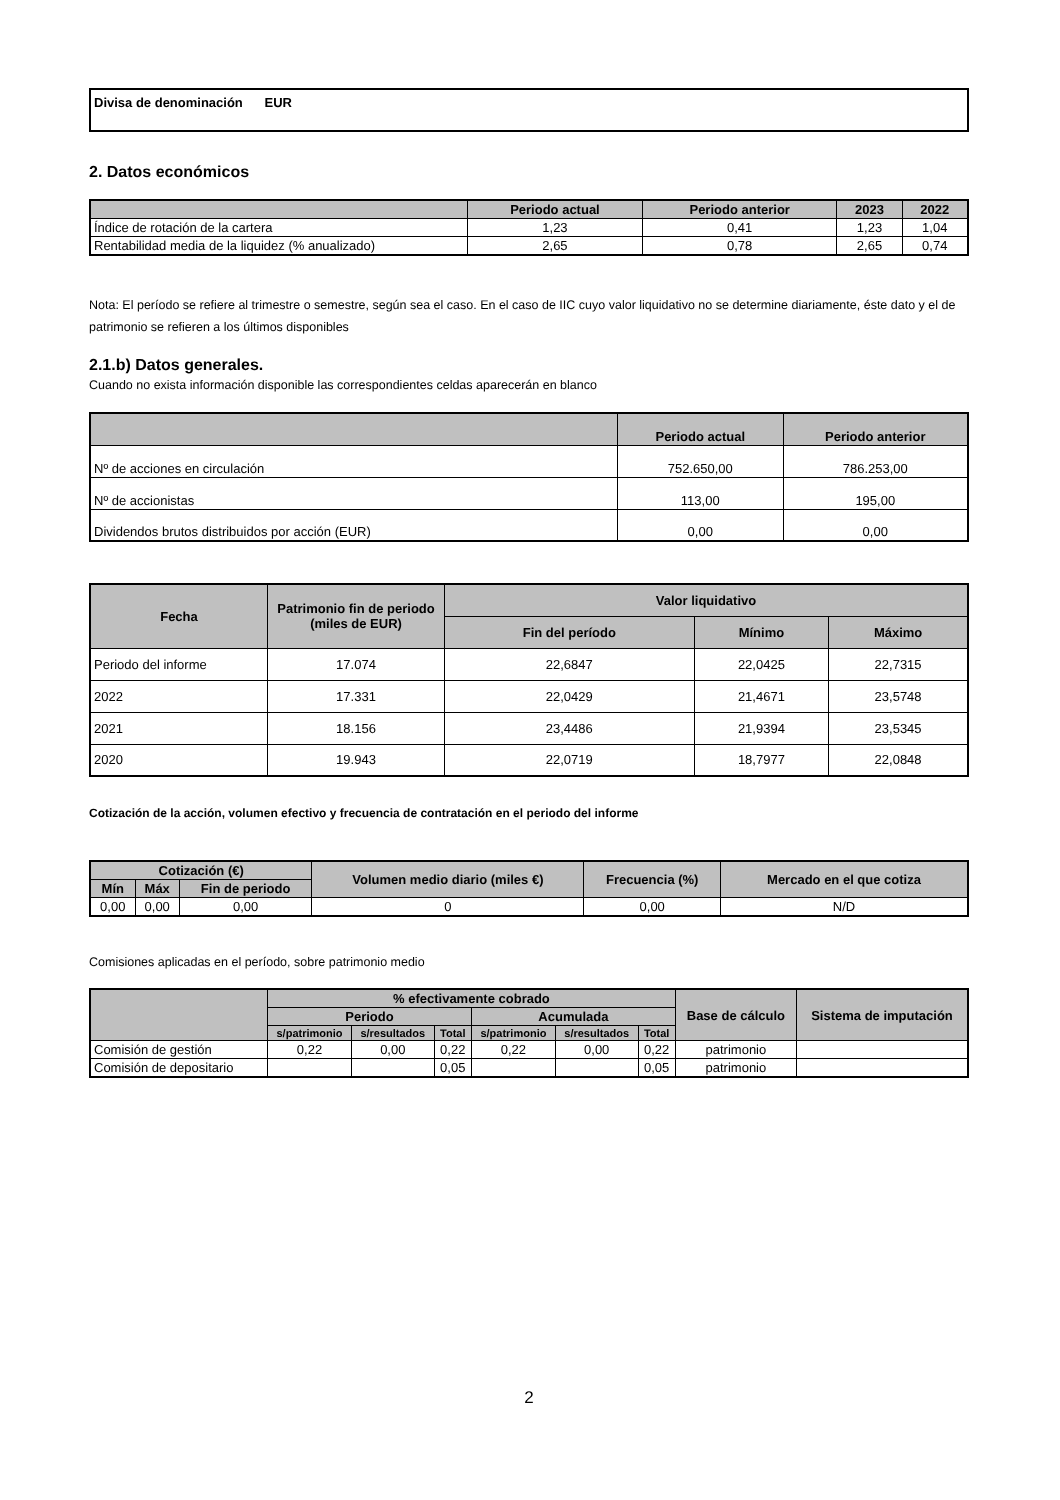Divisa de denominación EUR
2. Datos económicos
| | Periodo actual | Periodo anterior | 2023 | 2022 |
| --- | --- | --- | --- | --- |
| Índice de rotación de la cartera | 1,23 | 0,41 | 1,23 | 1,04 |
| Rentabilidad media de la liquidez (% anualizado) | 2,65 | 0,78 | 2,65 | 0,74 |
Nota: El período se refiere al trimestre o semestre, según sea el caso. En el caso de IIC cuyo valor liquidativo no se determine diariamente, éste dato y el de patrimonio se refieren a los últimos disponibles
2.1.b) Datos generales.
Cuando no exista información disponible las correspondientes celdas aparecerán en blanco
| | Periodo actual | Periodo anterior |
| --- | --- | --- |
| Nº de acciones en circulación | 752.650,00 | 786.253,00 |
| Nº de accionistas | 113,00 | 195,00 |
| Dividendos brutos distribuidos por acción (EUR) | 0,00 | 0,00 |
| Fecha | Patrimonio fin de periodo (miles de EUR) | Valor liquidativo | | |
| --- | --- | --- | --- | --- |
| | | Fin del período | Mínimo | Máximo |
| Periodo del informe | 17.074 | 22,6847 | 22,0425 | 22,7315 |
| 2022 | 17.331 | 22,0429 | 21,4671 | 23,5748 |
| 2021 | 18.156 | 23,4486 | 21,9394 | 23,5345 |
| 2020 | 19.943 | 22,0719 | 18,7977 | 22,0848 |
Cotización de la acción, volumen efectivo y frecuencia de contratación en el periodo del informe
| Cotización (€) | | | Volumen medio diario (miles €) | Frecuencia (%) | Mercado en el que cotiza |
| --- | --- | --- | --- | --- | --- |
| Mín | Máx | Fin de periodo | | | |
| 0,00 | 0,00 | 0,00 | 0 | 0,00 | N/D |
Comisiones aplicadas en el período, sobre patrimonio medio
| | % efectivamente cobrado | | | | | | Base de cálculo | Sistema de imputación |
| --- | --- | --- | --- | --- | --- | --- | --- | --- |
| | Periodo | | | Acumulada | | | | |
| | s/patrimonio | s/resultados | Total | s/patrimonio | s/resultados | Total | | |
| Comisión de gestión | 0,22 | 0,00 | 0,22 | 0,22 | 0,00 | 0,22 | patrimonio | |
| Comisión de depositario | | | 0,05 | | | 0,05 | patrimonio | |
2